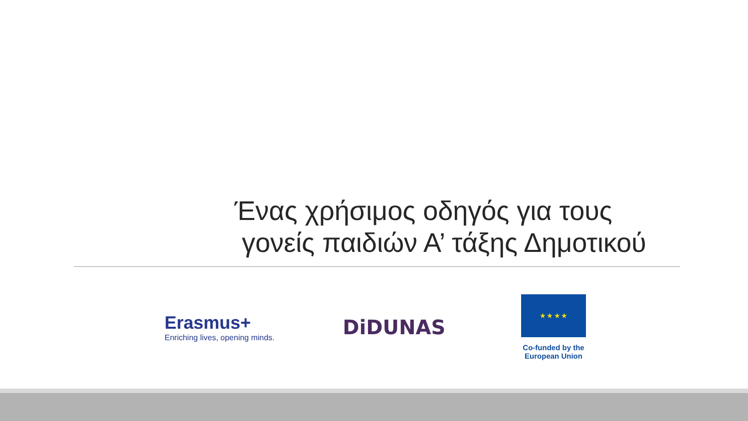Ένας χρήσιμος οδηγός για τους
γονείς παιδιών Α’ τάξης Δημοτικού
Erasmus+
Enriching lives, opening minds.
DiDUNAS
★ ★ ★ ★
Co-funded by the
European Union